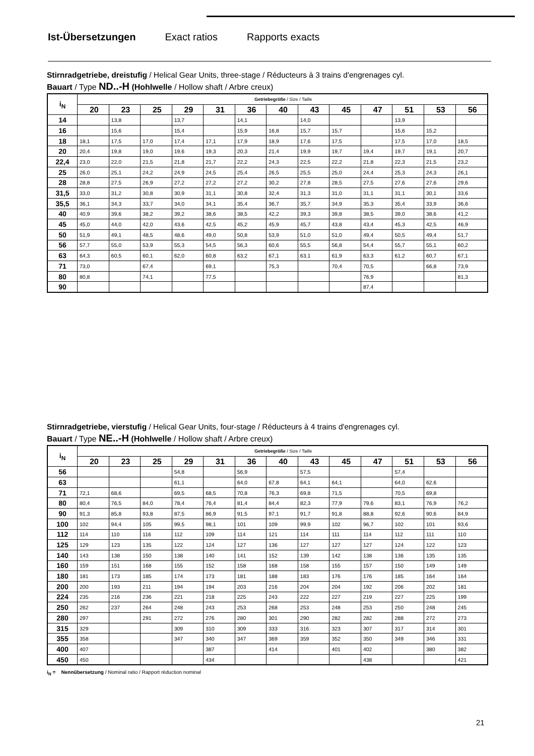Ist-Übersetzungen Exact ratios Rapports exacts
Stirnradgetriebe, dreistufig / Helical Gear Units, three-stage / Réducteurs à 3 trains d'engrenages cyl.
Bauart / Type ND..-H (Hohlwelle / Hollow shaft / Arbre creux)
| i<sub>N</sub> | Getriebegröße / Size / Taille | | | | | | | | | | | | |
| --- | --- | --- | --- | --- | --- | --- | --- | --- | --- | --- | --- | --- | --- |
| | 20 | 23 | 25 | 29 | 31 | 36 | 40 | 43 | 45 | 47 | 51 | 53 | 56 |
| 14 | | 13,8 | | 13,7 | | 14,1 | | 14,0 | | | 13,9 | | |
| 16 | | 15,6 | | 15,4 | | 15,9 | 16,8 | 15,7 | 15,7 | | 15,6 | 15,2 | |
| 18 | 18,1 | 17,5 | 17,0 | 17,4 | 17,1 | 17,9 | 18,9 | 17,6 | 17,5 | | 17,5 | 17,0 | 18,5 |
| 20 | 20,4 | 19,8 | 19,0 | 19,6 | 19,3 | 20,3 | 21,4 | 19,9 | 19,7 | 19,4 | 19,7 | 19,1 | 20,7 |
| 22,4 | 23,0 | 22,0 | 21,5 | 21,8 | 21,7 | 22,2 | 24,3 | 22,5 | 22,2 | 21,8 | 22,3 | 21,5 | 23,2 |
| 25 | 26,0 | 25,1 | 24,2 | 24,9 | 24,5 | 25,4 | 26,5 | 25,5 | 25,0 | 24,4 | 25,3 | 24,3 | 26,1 |
| 28 | 28,8 | 27,5 | 26,9 | 27,2 | 27,2 | 27,2 | 30,2 | 27,8 | 28,5 | 27,5 | 27,6 | 27,6 | 29,6 |
| 31,5 | 33,0 | 31,2 | 30,8 | 30,9 | 31,1 | 30,8 | 32,4 | 31,3 | 31,0 | 31,1 | 31,1 | 30,1 | 33,6 |
| 35,5 | 36,1 | 34,3 | 33,7 | 34,0 | 34,1 | 35,4 | 36,7 | 35,7 | 34,9 | 35,3 | 35,4 | 33,9 | 36,6 |
| 40 | 40,9 | 39,6 | 38,2 | 39,2 | 38,6 | 38,5 | 42,2 | 39,3 | 39,8 | 38,5 | 39,0 | 38,6 | 41,2 |
| 45 | 45,0 | 44,0 | 42,0 | 43,6 | 42,5 | 45,2 | 45,9 | 45,7 | 43,8 | 43,4 | 45,3 | 42,5 | 46,9 |
| 50 | 51,9 | 49,1 | 48,5 | 48,6 | 49,0 | 50,8 | 53,9 | 51,0 | 51,0 | 49,4 | 50,5 | 49,4 | 51,7 |
| 56 | 57,7 | 55,0 | 53,9 | 55,3 | 54,5 | 56,3 | 60,6 | 55,5 | 56,8 | 54,4 | 55,7 | 55,1 | 60,2 |
| 63 | 64,3 | 60,5 | 60,1 | 62,0 | 60,8 | 63,2 | 67,1 | 63,1 | 61,9 | 63,3 | 61,2 | 60,7 | 67,1 |
| 71 | 73,0 | | 67,4 | | 69,1 | | 75,3 | | 70,4 | 70,5 | | 66,8 | 73,9 |
| 80 | 80,8 | | 74,1 | | 77,5 | | | | | 76,9 | | | 81,3 |
| 90 | | | | | | | | | | 87,4 | | | |
Stirnradgetriebe, vierstufig / Helical Gear Units, four-stage / Réducteurs à 4 trains d'engrenages cyl.
Bauart / Type NE..-H (Hohlwelle / Hollow shaft / Arbre creux)
| i<sub>N</sub> | Getriebegröße / Size / Taille | | | | | | | | | | | | |
| --- | --- | --- | --- | --- | --- | --- | --- | --- | --- | --- | --- | --- | --- |
| | 20 | 23 | 25 | 29 | 31 | 36 | 40 | 43 | 45 | 47 | 51 | 53 | 56 |
| 56 | | | | 54,8 | | 56,9 | | 57,5 | | | 57,4 | | |
| 63 | | | | 61,1 | | 64,0 | 67,8 | 64,1 | 64,1 | | 64,0 | 62,6 | |
| 71 | 72,1 | 68,6 | | 69,5 | 68,5 | 70,8 | 76,3 | 69,8 | 71,5 | | 70,5 | 69,8 | |
| 80 | 80,4 | 76,5 | 84,0 | 78,4 | 76,4 | 81,4 | 84,4 | 82,3 | 77,9 | 79,6 | 83,1 | 76,9 | 76,2 |
| 90 | 91,3 | 85,8 | 93,8 | 87,5 | 86,9 | 91,5 | 97,1 | 91,7 | 91,8 | 88,8 | 92,6 | 90,6 | 84,9 |
| 100 | 102 | 94,4 | 105 | 99,5 | 98,1 | 101 | 109 | 99,9 | 102 | 96,7 | 102 | 101 | 93,6 |
| 112 | 114 | 110 | 116 | 112 | 109 | 114 | 121 | 114 | 111 | 114 | 112 | 111 | 110 |
| 125 | 129 | 123 | 135 | 122 | 124 | 127 | 136 | 127 | 127 | 127 | 124 | 122 | 123 |
| 140 | 143 | 138 | 150 | 138 | 140 | 141 | 152 | 139 | 142 | 138 | 136 | 135 | 135 |
| 160 | 159 | 151 | 168 | 155 | 152 | 158 | 168 | 158 | 155 | 157 | 150 | 149 | 149 |
| 180 | 181 | 173 | 185 | 174 | 173 | 181 | 188 | 183 | 176 | 176 | 185 | 164 | 164 |
| 200 | 200 | 193 | 211 | 194 | 194 | 203 | 216 | 204 | 204 | 192 | 206 | 202 | 181 |
| 224 | 235 | 216 | 236 | 221 | 218 | 225 | 243 | 222 | 227 | 219 | 227 | 225 | 199 |
| 250 | 262 | 237 | 264 | 248 | 243 | 253 | 268 | 253 | 248 | 253 | 250 | 248 | 245 |
| 280 | 297 | | 291 | 272 | 276 | 280 | 301 | 290 | 282 | 282 | 288 | 272 | 273 |
| 315 | 329 | | | 309 | 310 | 309 | 333 | 316 | 323 | 307 | 317 | 314 | 301 |
| 355 | 358 | | | 347 | 340 | 347 | 369 | 359 | 352 | 350 | 349 | 346 | 331 |
| 400 | 407 | | | | 387 | | 414 | | 401 | 402 | | 380 | 382 |
| 450 | 450 | | | | 434 | | | | | 438 | | | 421 |
i<sub>N</sub> = Nennübersetzung / Nominal ratio / Rapport réduction nominal
21